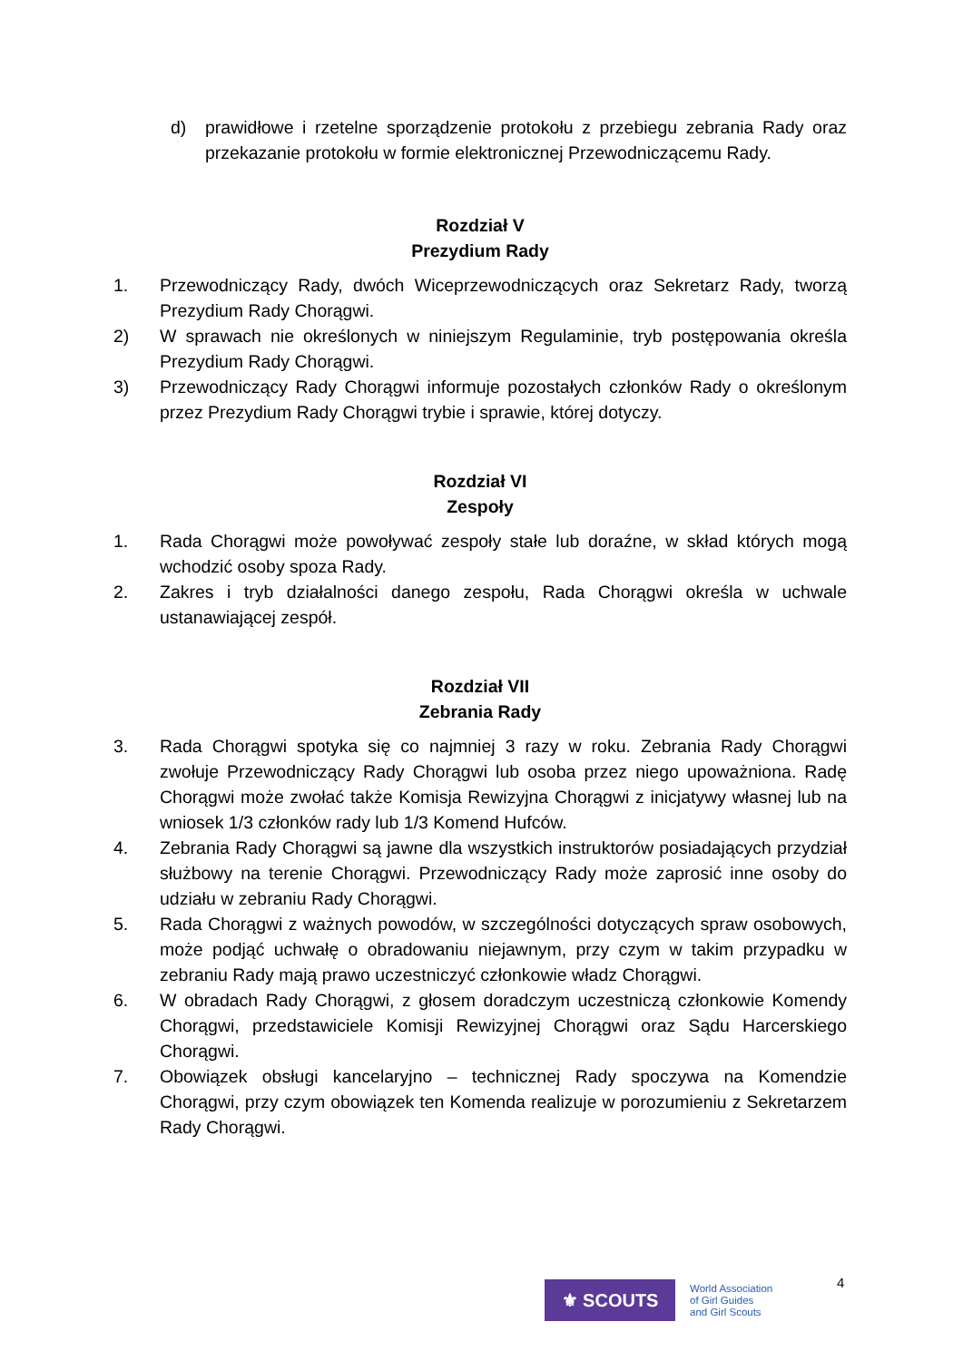d) prawidłowe i rzetelne sporządzenie protokołu z przebiegu zebrania Rady oraz przekazanie protokołu w formie elektronicznej Przewodniczącemu Rady.
Rozdział V
Prezydium Rady
1. Przewodniczący Rady, dwóch Wiceprzewodniczących oraz Sekretarz Rady, tworzą Prezydium Rady Chorągwi.
2) W sprawach nie określonych w niniejszym Regulaminie, tryb postępowania określa Prezydium Rady Chorągwi.
3) Przewodniczący Rady Chorągwi informuje pozostałych członków Rady o określonym przez Prezydium Rady Chorągwi trybie i sprawie, której dotyczy.
Rozdział VI
Zespoły
1. Rada Chorągwi może powoływać zespoły stałe lub doraźne, w skład których mogą wchodzić osoby spoza Rady.
2. Zakres i tryb działalności danego zespołu, Rada Chorągwi określa w uchwale ustanawiającej zespół.
Rozdział VII
Zebrania Rady
3. Rada Chorągwi spotyka się co najmniej 3 razy w roku. Zebrania Rady Chorągwi zwołuje Przewodniczący Rady Chorągwi lub osoba przez niego upoważniona. Radę Chorągwi może zwołać także Komisja Rewizyjna Chorągwi z inicjatywy własnej lub na wniosek 1/3 członków rady lub 1/3 Komend Hufców.
4. Zebrania Rady Chorągwi są jawne dla wszystkich instruktorów posiadających przydział służbowy na terenie Chorągwi. Przewodniczący Rady może zaprosić inne osoby do udziału w zebraniu Rady Chorągwi.
5. Rada Chorągwi z ważnych powodów, w szczególności dotyczących spraw osobowych, może podjąć uchwałę o obradowaniu niejawnym, przy czym w takim przypadku w zebraniu Rady mają prawo uczestniczyć członkowie władz Chorągwi.
6. W obradach Rady Chorągwi, z głosem doradczym uczestniczą członkowie Komendy Chorągwi, przedstawiciele Komisji Rewizyjnej Chorągwi oraz Sądu Harcerskiego Chorągwi.
7. Obowiązek obsługi kancelaryjno – technicznej Rady spoczywa na Komendzie Chorągwi, przy czym obowiązek ten Komenda realizuje w porozumieniu z Sekretarzem Rady Chorągwi.
⚜ SCOUTS
World Association
of Girl Guides
and Girl Scouts
4